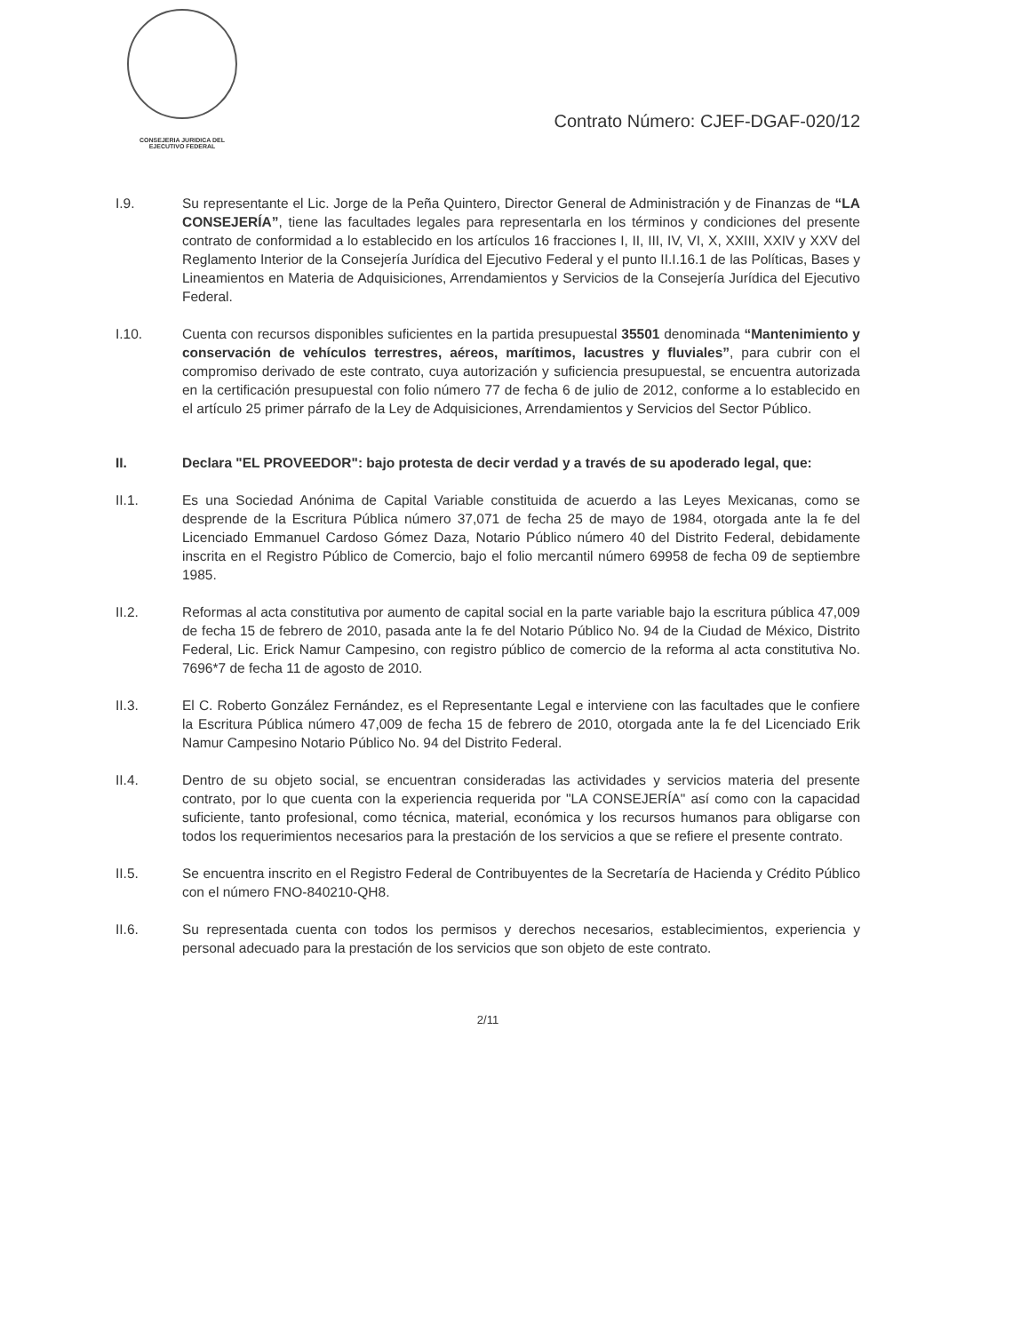CONSEJERIA JURIDICA DEL
EJECUTIVO FEDERAL
Contrato Número: CJEF-DGAF-020/12
I.9. Su representante el Lic. Jorge de la Peña Quintero, Director General de Administración y de Finanzas de “LA CONSEJERÍA”, tiene las facultades legales para representarla en los términos y condiciones del presente contrato de conformidad a lo establecido en los artículos 16 fracciones I, II, III, IV, VI, X, XXIII, XXIV y XXV del Reglamento Interior de la Consejería Jurídica del Ejecutivo Federal y el punto II.I.16.1 de las Políticas, Bases y Lineamientos en Materia de Adquisiciones, Arrendamientos y Servicios de la Consejería Jurídica del Ejecutivo Federal.
I.10. Cuenta con recursos disponibles suficientes en la partida presupuestal 35501 denominada “Mantenimiento y conservación de vehículos terrestres, aéreos, marítimos, lacustres y fluviales”, para cubrir con el compromiso derivado de este contrato, cuya autorización y suficiencia presupuestal, se encuentra autorizada en la certificación presupuestal con folio número 77 de fecha 6 de julio de 2012, conforme a lo establecido en el artículo 25 primer párrafo de la Ley de Adquisiciones, Arrendamientos y Servicios del Sector Público.
II. Declara "EL PROVEEDOR": bajo protesta de decir verdad y a través de su apoderado legal, que:
II.1. Es una Sociedad Anónima de Capital Variable constituida de acuerdo a las Leyes Mexicanas, como se desprende de la Escritura Pública número 37,071 de fecha 25 de mayo de 1984, otorgada ante la fe del Licenciado Emmanuel Cardoso Gómez Daza, Notario Público número 40 del Distrito Federal, debidamente inscrita en el Registro Público de Comercio, bajo el folio mercantil número 69958 de fecha 09 de septiembre 1985.
II.2. Reformas al acta constitutiva por aumento de capital social en la parte variable bajo la escritura pública 47,009 de fecha 15 de febrero de 2010, pasada ante la fe del Notario Público No. 94 de la Ciudad de México, Distrito Federal, Lic. Erick Namur Campesino, con registro público de comercio de la reforma al acta constitutiva No. 7696*7 de fecha 11 de agosto de 2010.
II.3. El C. Roberto González Fernández, es el Representante Legal e interviene con las facultades que le confiere la Escritura Pública número 47,009 de fecha 15 de febrero de 2010, otorgada ante la fe del Licenciado Erik Namur Campesino Notario Público No. 94 del Distrito Federal.
II.4. Dentro de su objeto social, se encuentran consideradas las actividades y servicios materia del presente contrato, por lo que cuenta con la experiencia requerida por "LA CONSEJERÍA" así como con la capacidad suficiente, tanto profesional, como técnica, material, económica y los recursos humanos para obligarse con todos los requerimientos necesarios para la prestación de los servicios a que se refiere el presente contrato.
II.5. Se encuentra inscrito en el Registro Federal de Contribuyentes de la Secretaría de Hacienda y Crédito Público con el número FNO-840210-QH8.
II.6. Su representada cuenta con todos los permisos y derechos necesarios, establecimientos, experiencia y personal adecuado para la prestación de los servicios que son objeto de este contrato.
2/11